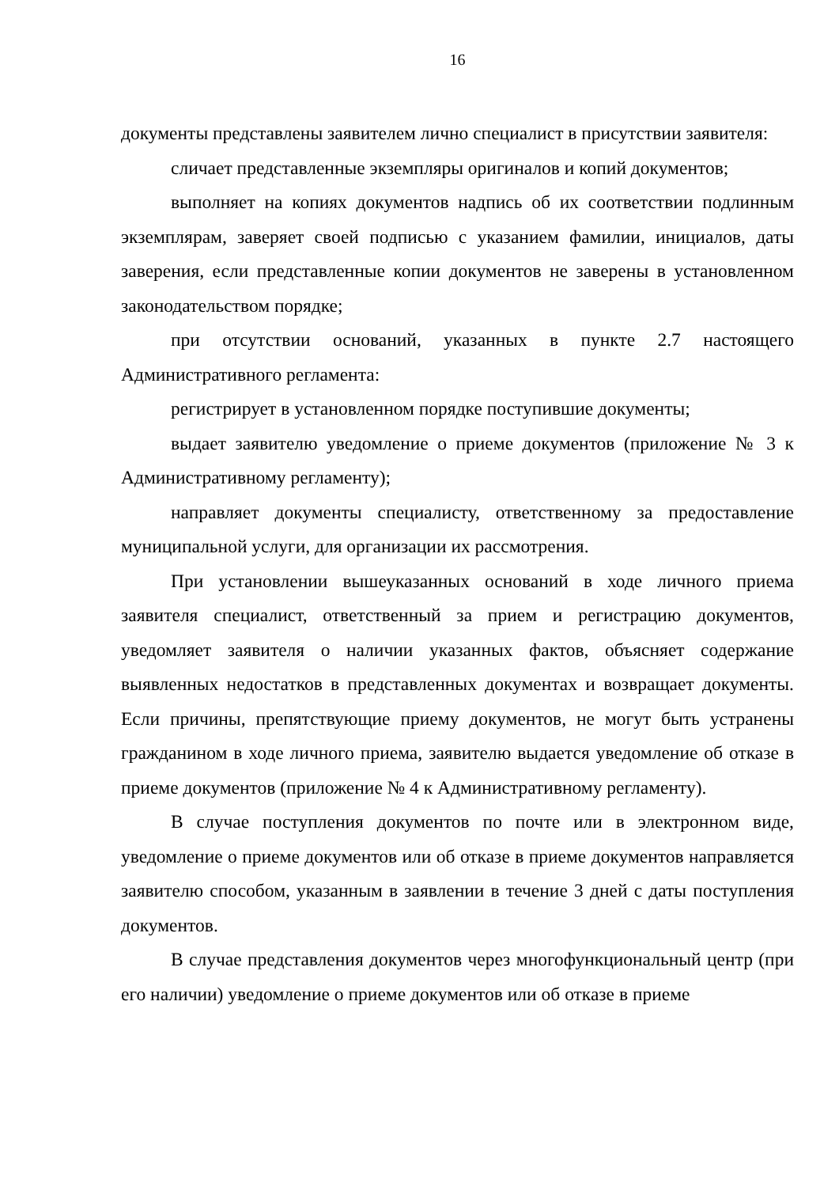16
документы представлены заявителем лично специалист в присутствии заявителя:
сличает представленные экземпляры оригиналов и копий документов;
выполняет на копиях документов надпись об их соответствии подлинным экземплярам, заверяет своей подписью с указанием фамилии, инициалов, даты заверения, если представленные копии документов не заверены в установленном законодательством порядке;
при отсутствии оснований, указанных в пункте 2.7 настоящего Административного регламента:
регистрирует в установленном порядке поступившие документы;
выдает заявителю уведомление о приеме документов (приложение № 3 к Административному регламенту);
направляет документы специалисту, ответственному за предоставление муниципальной услуги, для организации их рассмотрения.
При установлении вышеуказанных оснований в ходе личного приема заявителя специалист, ответственный за прием и регистрацию документов, уведомляет заявителя о наличии указанных фактов, объясняет содержание выявленных недостатков в представленных документах и возвращает документы. Если причины, препятствующие приему документов, не могут быть устранены гражданином в ходе личного приема, заявителю выдается уведомление об отказе в приеме документов (приложение № 4 к Административному регламенту).
В случае поступления документов по почте или в электронном виде, уведомление о приеме документов или об отказе в приеме документов направляется заявителю способом, указанным в заявлении в течение 3 дней с даты поступления документов.
В случае представления документов через многофункциональный центр (при его наличии) уведомление о приеме документов или об отказе в приеме